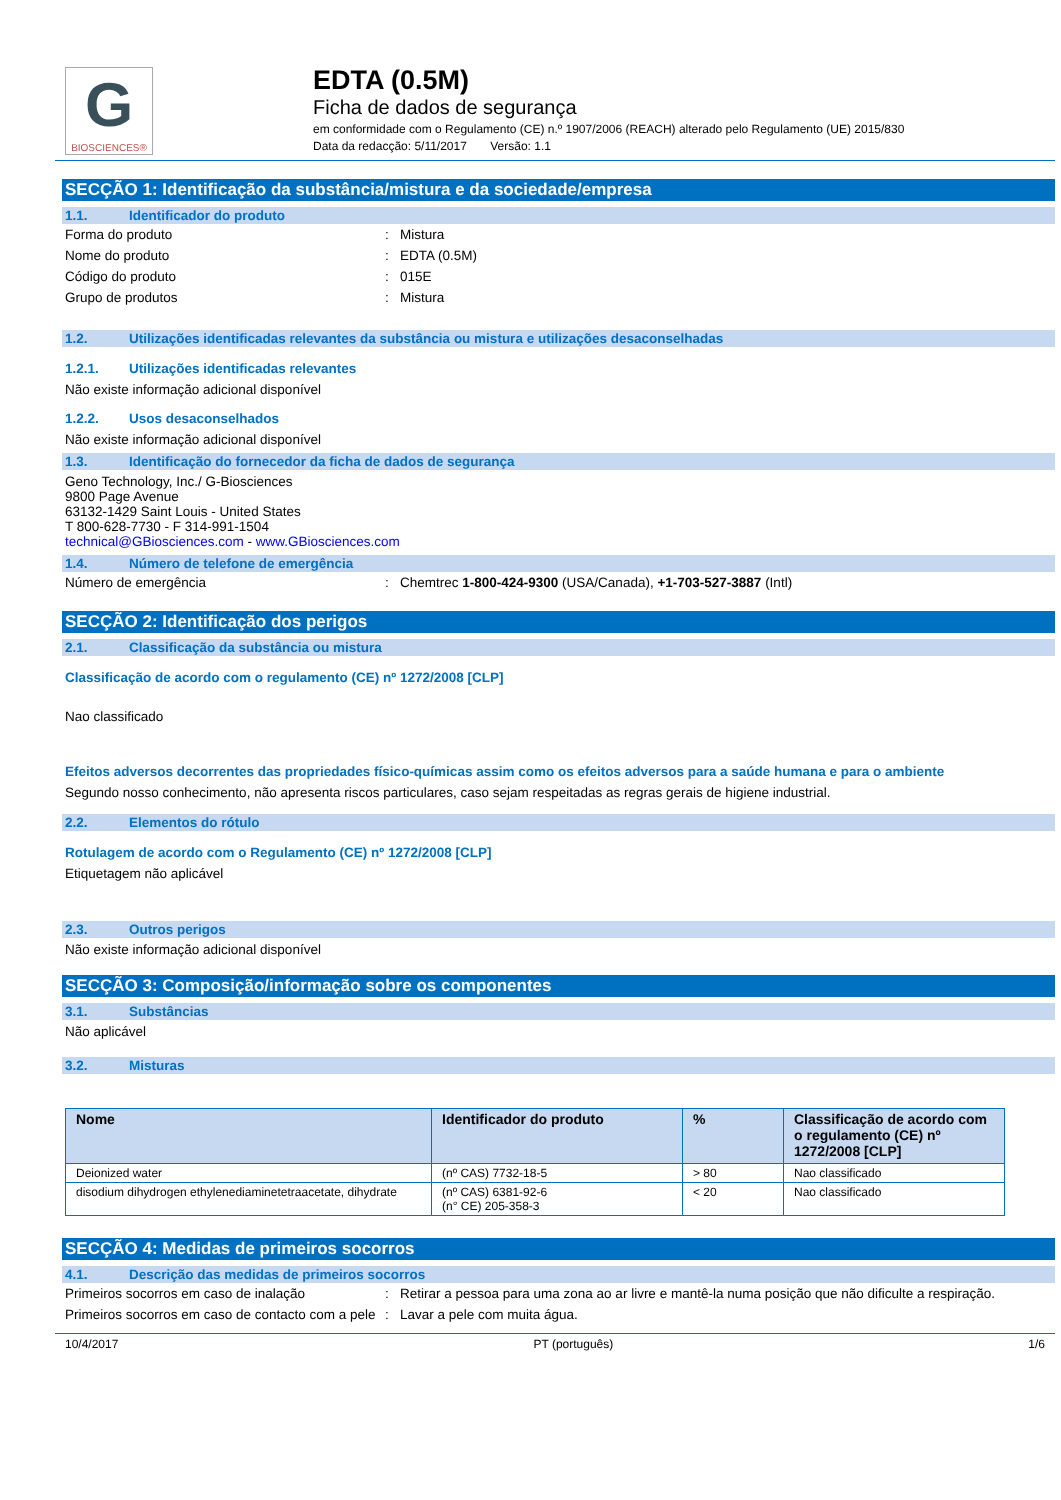G
BIOSCIENCES®
EDTA (0.5M)
Ficha de dados de segurança
em conformidade com o Regulamento (CE) n.º 1907/2006 (REACH) alterado pelo Regulamento (UE) 2015/830
Data da redacção: 5/11/2017 Versão: 1.1
SECÇÃO 1: Identificação da substância/mistura e da sociedade/empresa
1.1. Identificador do produto
Forma do produto : Mistura
Nome do produto : EDTA (0.5M)
Código do produto : 015E
Grupo de produtos : Mistura
1.2. Utilizações identificadas relevantes da substância ou mistura e utilizações desaconselhadas
1.2.1. Utilizações identificadas relevantes
Não existe informação adicional disponível
1.2.2. Usos desaconselhados
Não existe informação adicional disponível
1.3. Identificação do fornecedor da ficha de dados de segurança
Geno Technology, Inc./ G-Biosciences
9800 Page Avenue
63132-1429 Saint Louis - United States
T 800-628-7730 - F 314-991-1504
technical@GBiosciences.com - www.GBiosciences.com
1.4. Número de telefone de emergência
Número de emergência : Chemtrec 1-800-424-9300 (USA/Canada), +1-703-527-3887 (Intl)
SECÇÃO 2: Identificação dos perigos
2.1. Classificação da substância ou mistura
Classificação de acordo com o regulamento (CE) nº 1272/2008 [CLP]
Nao classificado
Efeitos adversos decorrentes das propriedades físico-químicas assim como os efeitos adversos para a saúde humana e para o ambiente
Segundo nosso conhecimento, não apresenta riscos particulares, caso sejam respeitadas as regras gerais de higiene industrial.
2.2. Elementos do rótulo
Rotulagem de acordo com o Regulamento (CE) nº 1272/2008 [CLP]
Etiquetagem não aplicável
2.3. Outros perigos
Não existe informação adicional disponível
SECÇÃO 3: Composição/informação sobre os componentes
3.1. Substâncias
Não aplicável
3.2. Misturas
| Nome | Identificador do produto | % | Classificação de acordo com o regulamento (CE) nº 1272/2008 [CLP] |
| --- | --- | --- | --- |
| Deionized water | (nº CAS) 7732-18-5 | > 80 | Nao classificado |
| disodium dihydrogen ethylenediaminetetraacetate, dihydrate | (nº CAS) 6381-92-6 (n° CE) 205-358-3 | < 20 | Nao classificado |
SECÇÃO 4: Medidas de primeiros socorros
4.1. Descrição das medidas de primeiros socorros
Primeiros socorros em caso de inalação : Retirar a pessoa para uma zona ao ar livre e mantê-la numa posição que não dificulte a respiração.
Primeiros socorros em caso de contacto com a pele
: Lavar a pele com muita água.
10/4/2017 PT (português) 1/6